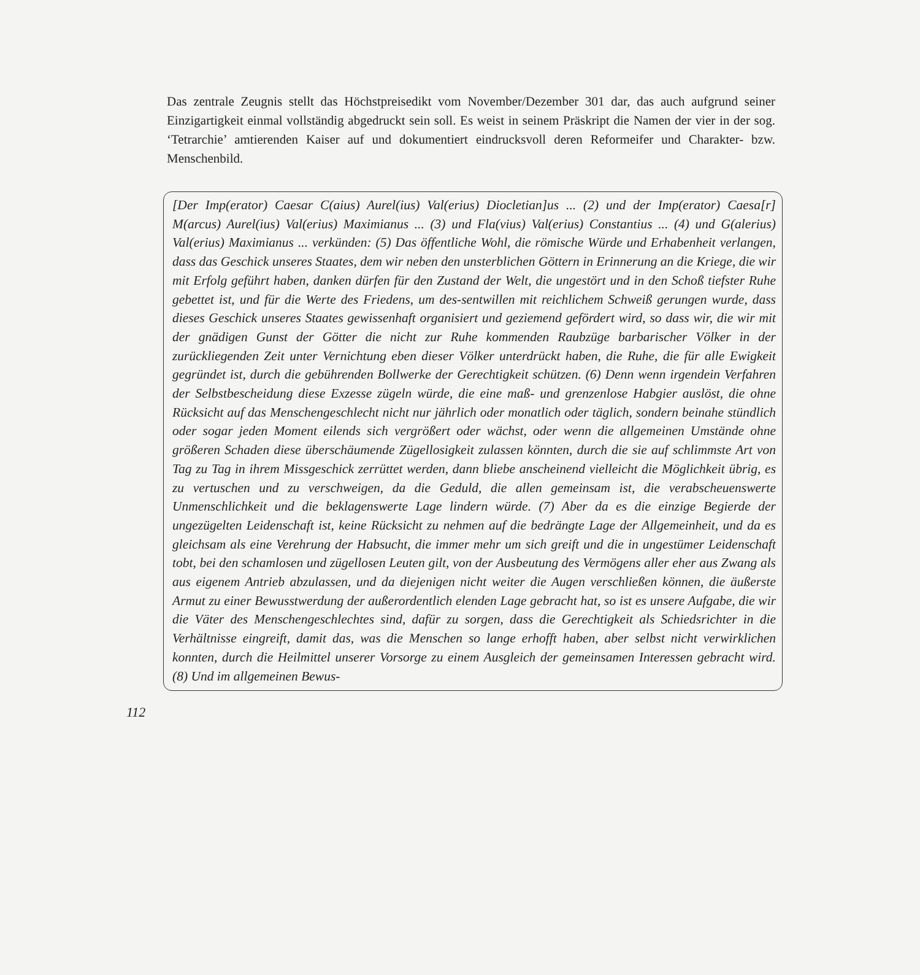Das zentrale Zeugnis stellt das Höchstpreisedikt vom November/Dezember 301 dar, das auch aufgrund seiner Einzigartigkeit einmal vollständig abgedruckt sein soll. Es weist in seinem Präskript die Namen der vier in der sog. ‘Tetrarchie’ amtierenden Kaiser auf und dokumentiert eindrucksvoll deren Reformeifer und Charakter- bzw. Menschenbild.
[Der Imp(erator) Caesar C(aius) Aurel(ius) Val(erius) Diocletian]us ... (2) und der Imp(erator) Caesa[r] M(arcus) Aurel(ius) Val(erius) Maximianus ... (3) und Fla(vius) Val(erius) Constantius ... (4) und G(alerius) Val(erius) Maximianus ... verkünden: (5) Das öffentliche Wohl, die römische Würde und Erhabenheit verlangen, dass das Geschick unseres Staates, dem wir neben den unsterblichen Göttern in Erinnerung an die Kriege, die wir mit Erfolg geführt haben, danken dürfen für den Zustand der Welt, die ungestört und in den Schoß tiefster Ruhe gebettet ist, und für die Werte des Friedens, um des-sentwillen mit reichlichem Schweiß gerungen wurde, dass dieses Geschick unseres Staates gewissenhaft organisiert und geziemend gefördert wird, so dass wir, die wir mit der gnädigen Gunst der Götter die nicht zur Ruhe kommenden Raubzüge barbarischer Völker in der zurückliegenden Zeit unter Vernichtung eben dieser Völker unterdrückt haben, die Ruhe, die für alle Ewigkeit gegründet ist, durch die gebührenden Bollwerke der Gerechtigkeit schützen. (6) Denn wenn irgendein Verfahren der Selbstbescheidung diese Exzesse zügeln würde, die eine maß- und grenzenlose Habgier auslöst, die ohne Rücksicht auf das Menschengeschlecht nicht nur jährlich oder monatlich oder täglich, sondern beinahe stündlich oder sogar jeden Moment eilends sich vergrößert oder wächst, oder wenn die allgemeinen Umstände ohne größeren Schaden diese überschäumende Zügellosigkeit zulassen könnten, durch die sie auf schlimmste Art von Tag zu Tag in ihrem Missgeschick zerrüttet werden, dann bliebe anscheinend vielleicht die Möglichkeit übrig, es zu vertuschen und zu verschweigen, da die Geduld, die allen gemeinsam ist, die verabscheuenswerte Unmenschlichkeit und die beklagenswerte Lage lindern würde. (7) Aber da es die einzige Begierde der ungezügelten Leidenschaft ist, keine Rücksicht zu nehmen auf die bedrängte Lage der Allgemeinheit, und da es gleichsam als eine Verehrung der Habsucht, die immer mehr um sich greift und die in ungestümer Leidenschaft tobt, bei den schamlosen und zügellosen Leuten gilt, von der Ausbeutung des Vermögens aller eher aus Zwang als aus eigenem Antrieb abzulassen, und da diejenigen nicht weiter die Augen verschließen können, die äußerste Armut zu einer Bewusstwerdung der außerordentlich elenden Lage gebracht hat, so ist es unsere Aufgabe, die wir die Väter des Menschengeschlechtes sind, dafür zu sorgen, dass die Gerechtigkeit als Schiedsrichter in die Verhältnisse eingreift, damit das, was die Menschen so lange erhofft haben, aber selbst nicht verwirklichen konnten, durch die Heilmittel unserer Vorsorge zu einem Ausgleich der gemeinsamen Interessen gebracht wird. (8) Und im allgemeinen Bewus-
112